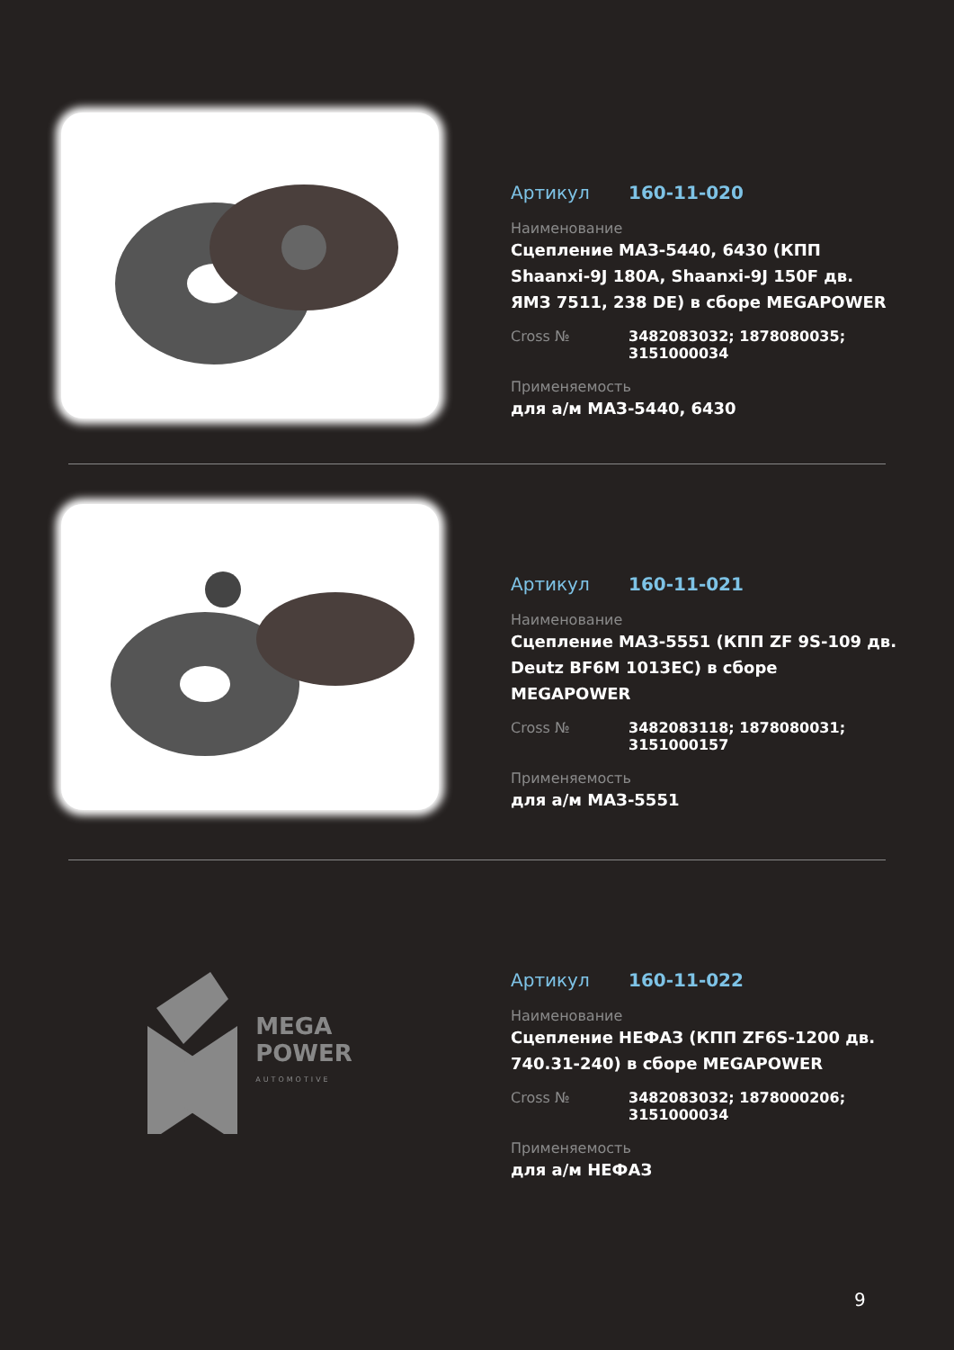Артикул 160-11-020
Наименование
Сцепление МАЗ-5440, 6430 (КПП Shaanxi-9J 180A, Shaanxi-9J 150F дв. ЯМЗ 7511, 238 DE) в сборе MEGAPOWER
Cross № 3482083032; 1878080035;
3151000034
Применяемость
для а/м МАЗ-5440, 6430
Артикул 160-11-021
Наименование
Сцепление МАЗ-5551 (КПП ZF 9S-109 дв. Deutz BF6M 1013EC) в сборе MEGAPOWER
Cross № 3482083118; 1878080031;
3151000157
Применяемость
для а/м МАЗ-5551
MEGA
POWER
AUTOMOTIVE
Артикул 160-11-022
Наименование
Сцепление НЕФАЗ (КПП ZF6S-1200 дв. 740.31-240) в сборе MEGAPOWER
Cross № 3482083032; 1878000206;
3151000034
Применяемость
для а/м НЕФАЗ
9